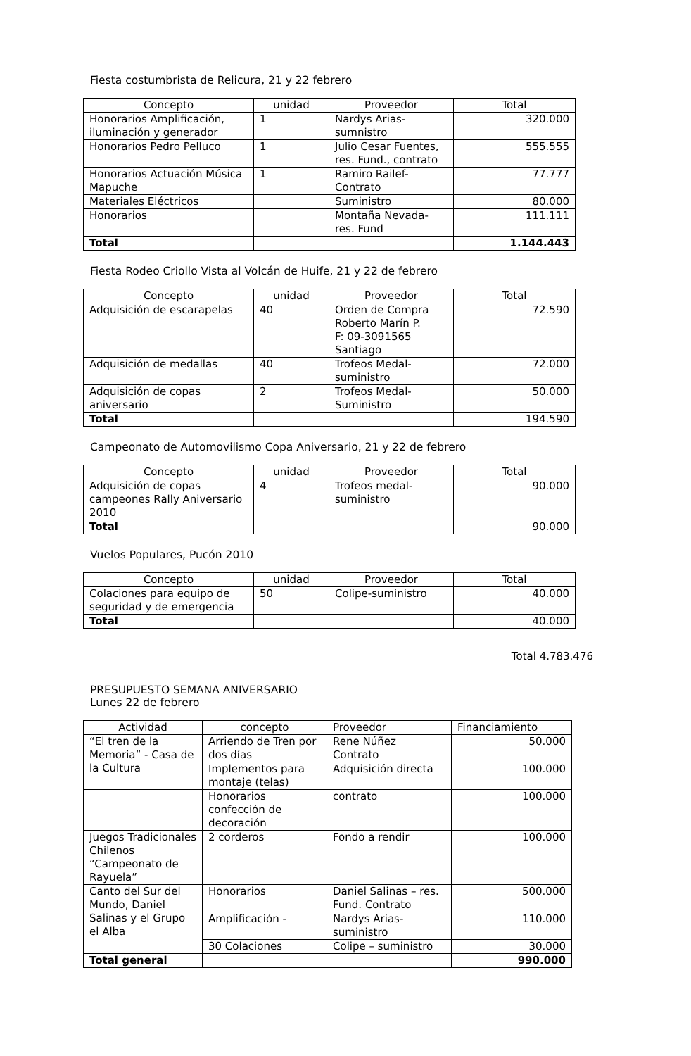Fiesta costumbrista de Relicura, 21 y 22 febrero
| Concepto | unidad | Proveedor | Total |
| --- | --- | --- | --- |
| Honorarios Amplificación, iluminación y generador | 1 | Nardys Arias-sumnistro | 320.000 |
| Honorarios Pedro Pelluco | 1 | Julio Cesar Fuentes, res. Fund., contrato | 555.555 |
| Honorarios Actuación Música Mapuche | 1 | Ramiro Railef-Contrato | 77.777 |
| Materiales Eléctricos | | Suministro | 80.000 |
| Honorarios | | Montaña Nevada-res. Fund | 111.111 |
| Total | | | 1.144.443 |
Fiesta Rodeo Criollo Vista al Volcán de Huife, 21 y 22 de febrero
| Concepto | unidad | Proveedor | Total |
| --- | --- | --- | --- |
| Adquisición de escarapelas | 40 | Orden de Compra Roberto Marín P. F: 09-3091565 Santiago | 72.590 |
| Adquisición de medallas | 40 | Trofeos Medal-suministro | 72.000 |
| Adquisición de copas aniversario | 2 | Trofeos Medal-Suministro | 50.000 |
| Total | | | 194.590 |
Campeonato de Automovilismo Copa Aniversario, 21 y 22 de febrero
| Concepto | unidad | Proveedor | Total |
| --- | --- | --- | --- |
| Adquisición de copas campeones Rally Aniversario 2010 | 4 | Trofeos medal-suministro | 90.000 |
| Total | | | 90.000 |
Vuelos Populares, Pucón 2010
| Concepto | unidad | Proveedor | Total |
| --- | --- | --- | --- |
| Colaciones para equipo de seguridad y de emergencia | 50 | Colipe-suministro | 40.000 |
| Total | | | 40.000 |
Total 4.783.476
PRESUPUESTO SEMANA ANIVERSARIO
Lunes 22 de febrero
| Actividad | concepto | Proveedor | Financiamiento |
| --- | --- | --- | --- |
| “El tren de la Memoria” - Casa de la Cultura | Arriendo de Tren por dos días | Rene Núñez Contrato | 50.000 |
| | Implementos para montaje (telas) | Adquisición directa | 100.000 |
| | Honorarios confección de decoración | contrato | 100.000 |
| Juegos Tradicionales Chilenos “Campeonato de Rayuela” | 2 corderos | Fondo a rendir | 100.000 |
| Canto del Sur del Mundo, Daniel Salinas y el Grupo el Alba | Honorarios | Daniel Salinas – res. Fund. Contrato | 500.000 |
| | Amplificación - | Nardys Arias-suministro | 110.000 |
| | 30 Colaciones | Colipe – suministro | 30.000 |
| Total general | | | 990.000 |